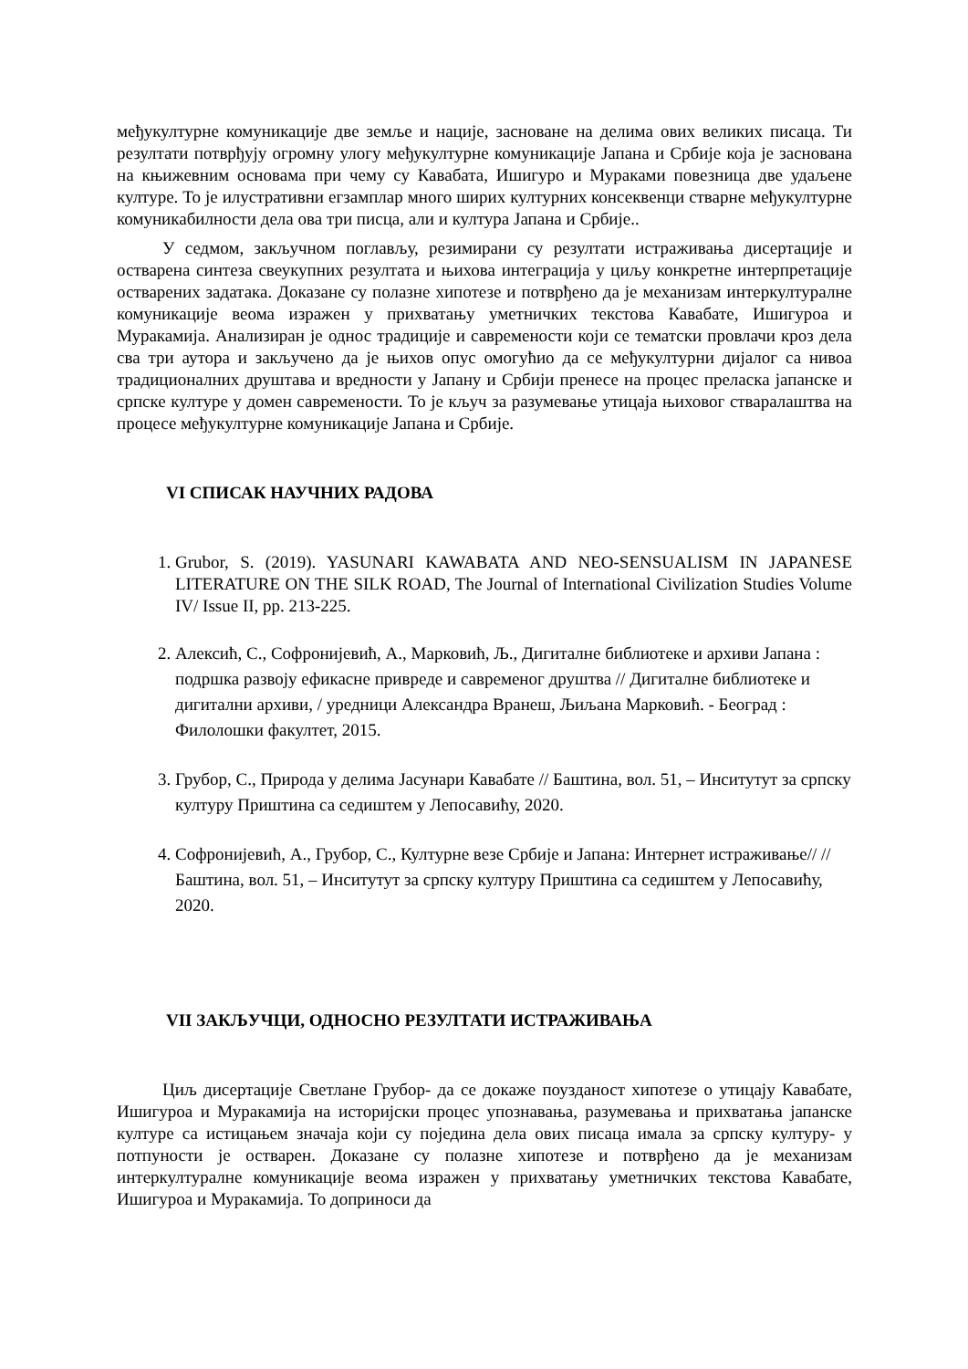међукултурне комуникације две земље и нације, засноване на делима ових великих писаца. Ти резултати потврђују огромну улогу међукултурне комуникације Јапана и Србије која је заснована на књижевним основама при чему су Кавабата, Ишигуро и Мураками повезница две удаљене културе. То је илустративни егзамплар много ширих културних консеквенци стварне међукултурне комуникабилности дела ова три писца, али и култура Јапана и Србије..
У седмом, закључном поглављу, резимирани су резултати истраживања дисертације и остварена синтеза свеукупних резултата и њихова интеграција у циљу конкретне интерпретације остварених задатака. Доказане су полазне хипотезе и потврђено да је механизам интеркултуралне комуникације веома изражен у прихватању уметничких текстова Кавабате, Ишигуроа и Муракамија. Анализиран је однос традиције и савремености који се тематски провлачи кроз дела сва три аутора и закључено да је њихов опус омогућио да се међукултурни дијалог са нивоа традиционалних друштава и вредности у Јапану и Србији пренесе на процес преласка јапанске и српске културе у домен савремености. То је кључ за разумевање утицаја њиховог стваралаштва на процесе међукултурне комуникације Јапана и Србије.
VI СПИСАК НАУЧНИХ РАДОВА
1. Grubor, S. (2019). YASUNARI KAWABATA AND NEO-SENSUALISM IN JAPANESE LITERATURE ON THE SILK ROAD, The Journal of International Civilization Studies Volume IV/ Issue II, pp. 213-225.
2. Алексић, С., Софронијевић, А., Марковић, Љ., Дигиталне библиотеке и архиви Јапана : подршка развоју ефикасне привреде и савременог друштва // Дигиталне библиотеке и дигитални архиви, / уредници Александра Вранеш, Љиљана Марковић. - Београд : Филолошки факултет, 2015.
3. Грубор, С., Природа у делима Јасунари Кавабате // Баштина, вол. 51, – Инситутут за српску културу Приштина са седиштем у Лепосавићу, 2020.
4. Софронијевић, А., Грубор, С., Културне везе Србије и Јапана: Интернет истраживање// // Баштина, вол. 51, – Инситутут за српску културу Приштина са седиштем у Лепосавићу, 2020.
VII ЗАКЉУЧЦИ, ОДНОСНО РЕЗУЛТАТИ ИСТРАЖИВАЊА
Циљ дисертације Светлане Грубор- да се докаже поузданост хипотезе о утицају Кавабате, Ишигуроа и Муракамија на историјски процес упознавања, разумевања и прихватања јапанске културе са истицањем значаја који су поједина дела ових писаца имала за српску културу- у потпуности је остварен. Доказане су полазне хипотезе и потврђено да је механизам интеркултуралне комуникације веома изражен у прихватању уметничких текстова Кавабате, Ишигуроа и Муракамија. То доприноси да